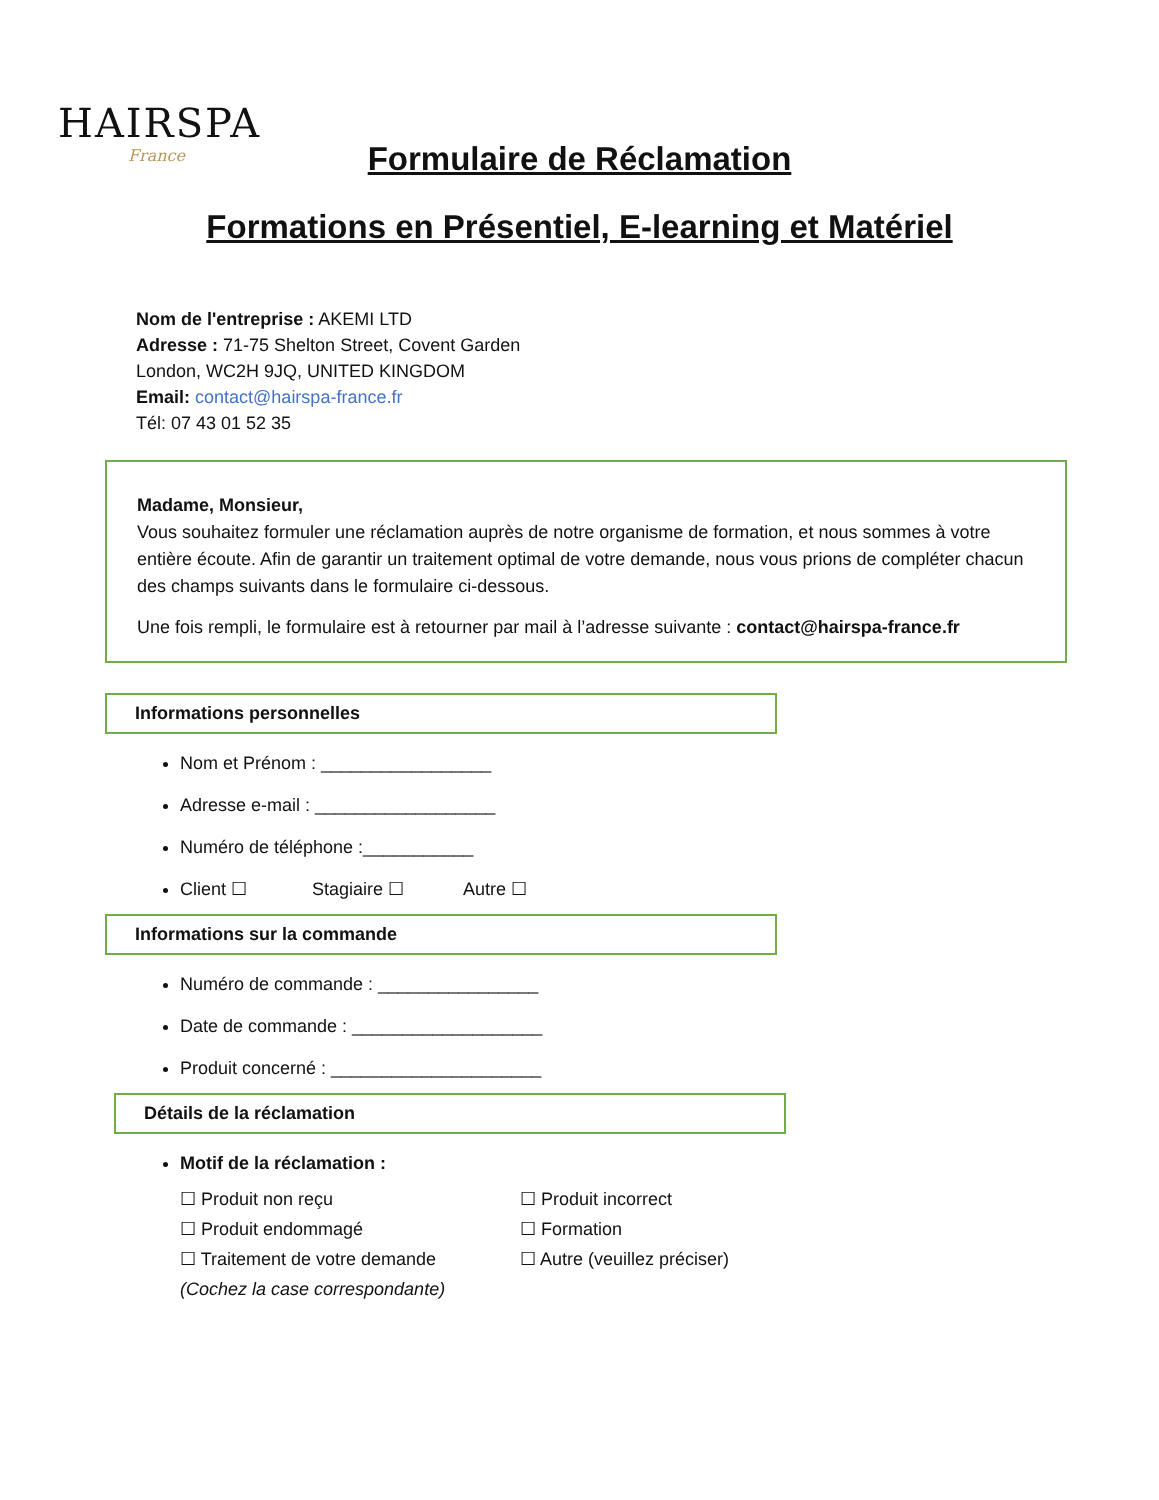HAIRSPA
France
Formulaire de Réclamation
Formations en Présentiel, E-learning et Matériel
Nom de l'entreprise : AKEMI LTD
Adresse : 71-75 Shelton Street, Covent Garden
London, WC2H 9JQ, UNITED KINGDOM
Email: contact@hairspa-france.fr
Tél: 07 43 01 52 35
Madame, Monsieur,
Vous souhaitez formuler une réclamation auprès de notre organisme de formation, et nous sommes à votre entière écoute. Afin de garantir un traitement optimal de votre demande, nous vous prions de compléter chacun des champs suivants dans le formulaire ci-dessous.
Une fois rempli, le formulaire est à retourner par mail à l’adresse suivante : contact@hairspa-france.fr
Informations personnelles
Nom et Prénom : _________________
Adresse e-mail : __________________
Numéro de téléphone :___________
Client ☐ Stagiaire ☐ Autre ☐
Informations sur la commande
Numéro de commande : ________________
Date de commande : ___________________
Produit concerné : _____________________
Détails de la réclamation
Motif de la réclamation :
☐ Produit non reçu ☐ Produit incorrect ☐ Produit endommagé ☐ Formation ☐ Traitement de votre demande ☐ Autre (veuillez préciser) (Cochez la case correspondante)